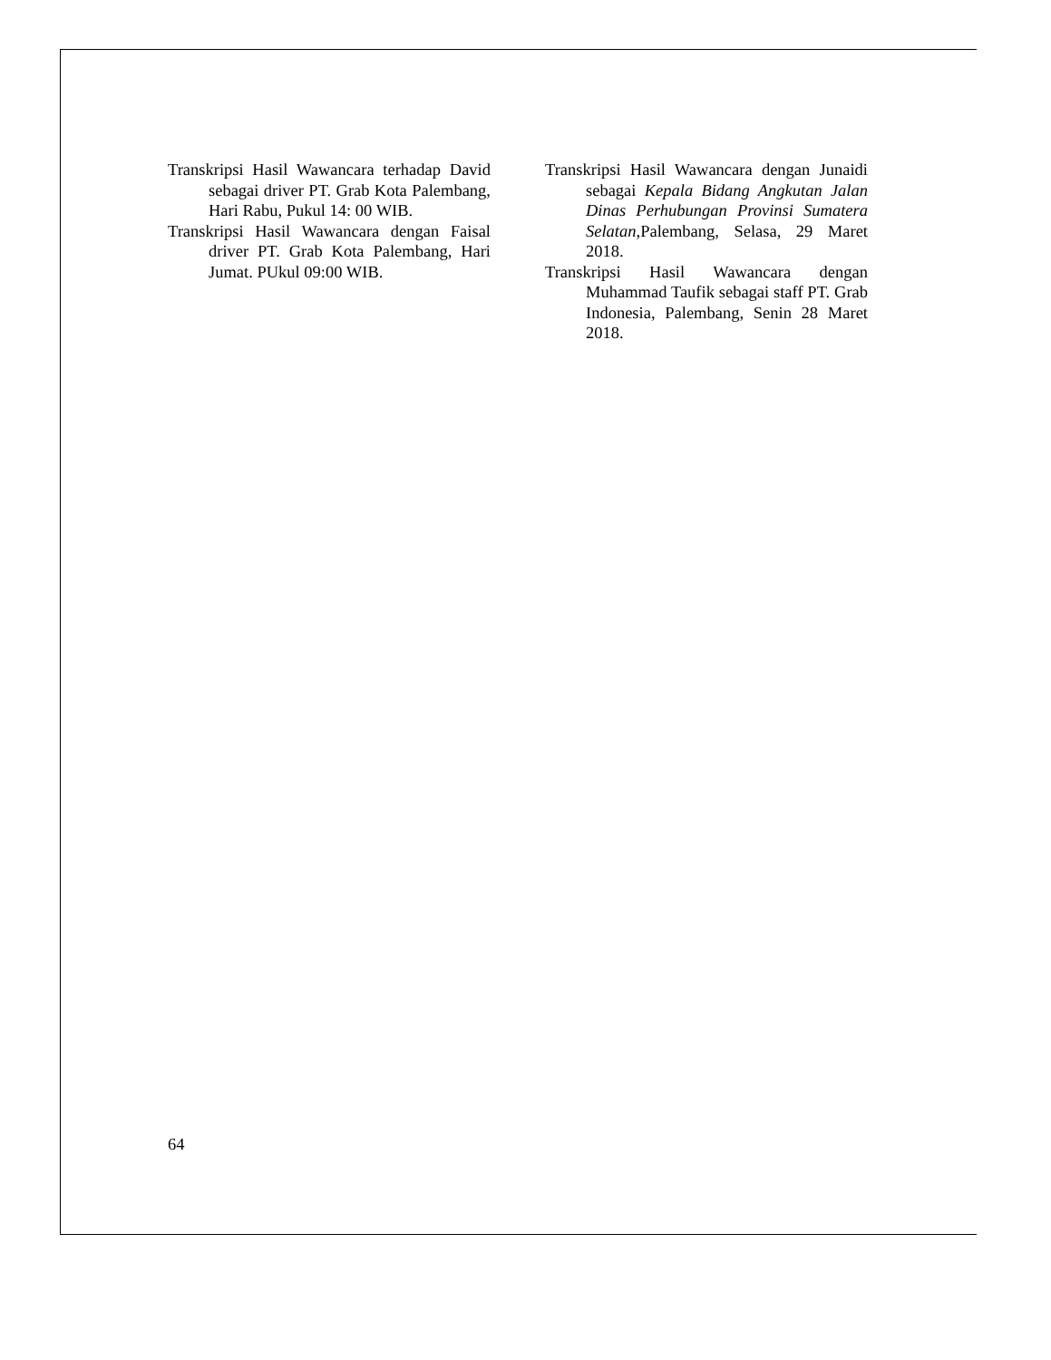Transkripsi Hasil Wawancara terhadap David sebagai driver PT. Grab Kota Palembang, Hari Rabu, Pukul 14: 00 WIB.
Transkripsi Hasil Wawancara dengan Faisal driver PT. Grab Kota Palembang, Hari Jumat. PUkul 09:00 WIB.
Transkripsi Hasil Wawancara dengan Junaidi sebagai Kepala Bidang Angkutan Jalan Dinas Perhubungan Provinsi Sumatera Selatan, Palembang, Selasa, 29 Maret 2018.
Transkripsi Hasil Wawancara dengan Muhammad Taufik sebagai staff PT. Grab Indonesia, Palembang, Senin 28 Maret 2018.
64